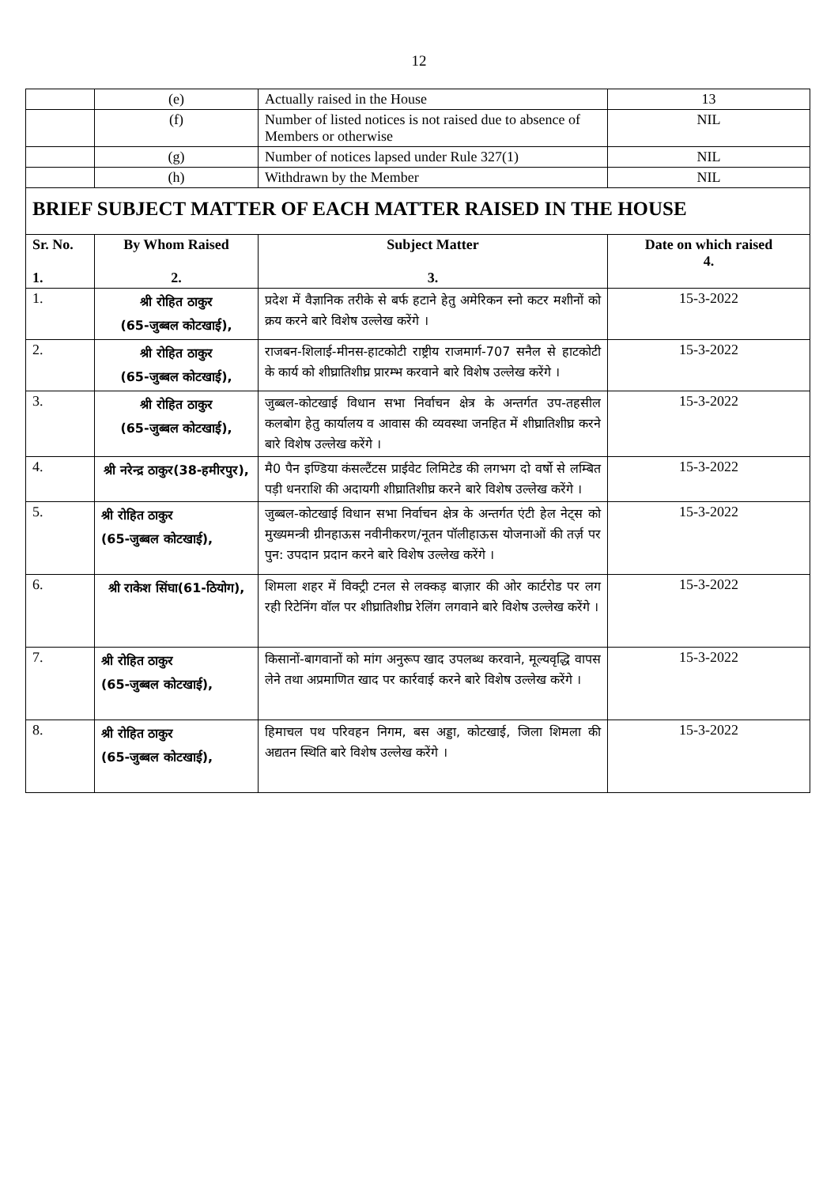12
| | (e) | Actually raised in the House | | 13 |
| | (f) | Number of listed notices is not raised due to absence of Members or otherwise | | NIL |
| | (g) | Number of notices lapsed under Rule 327(1) | | NIL |
| | (h) | Withdrawn by the Member | | NIL |
| BRIEF SUBJECT MATTER OF EACH MATTER RAISED IN THE HOUSE | | | | |
| Sr. No. 1. | By Whom Raised 2. | | Subject Matter 3. | Date on which raised 4. |
| 1. | श्री रोहित ठाकुर (65-जुब्बल कोटखाई), | | प्रदेश में वैज्ञानिक तरीके से बर्फ हटाने हेतु अमेरिकन स्नो कटर मशीनों को क्रय करने बारे विशेष उल्लेख करेंगे । | 15-3-2022 |
| 2. | श्री रोहित ठाकुर (65-जुब्बल कोटखाई), | | राजबन-शिलाई-मीनस-हाटकोटी राष्ट्रीय राजमार्ग-707 सनैल से हाटकोटी के कार्य को शीघ्रातिशीघ्र प्रारम्भ करवाने बारे विशेष उल्लेख करेंगे । | 15-3-2022 |
| 3. | श्री रोहित ठाकुर (65-जुब्बल कोटखाई), | | जुब्बल-कोटखाई विधान सभा निर्वाचन क्षेत्र के अन्तर्गत उप-तहसील कलबोग हेतु कार्यालय व आवास की व्यवस्था जनहित में शीघ्रातिशीघ्र करने बारे विशेष उल्लेख करेंगे । | 15-3-2022 |
| 4. | श्री नरेन्द्र ठाकुर(38-हमीरपुर), | | मै0 पैन इण्डिया कंसल्टैंटस प्राईवेट लिमिटेड की लगभग दो वर्षो से लम्बित पड़ी धनराशि की अदायगी शीघ्रातिशीघ्र करने बारे विशेष उल्लेख करेंगे । | 15-3-2022 |
| 5. | श्री रोहित ठाकुर (65-जुब्बल कोटखाई), | | जुब्बल-कोटखाई विधान सभा निर्वाचन क्षेत्र के अन्तर्गत एंटी हेल नेट्स को मुख्यमन्त्री ग्रीनहाऊस नवीनीकरण/नूतन पॉलीहाऊस योजनाओं की तर्ज़ पर पुन: उपदान प्रदान करने बारे विशेष उल्लेख करेंगे । | 15-3-2022 |
| 6. | श्री राकेश सिंघा(61-ठियोग), | | शिमला शहर में विक्ट्री टनल से लक्कड़ बाज़ार की ओर कार्टरोड पर लग रही रिटेनिंग वॉल पर शीघ्रातिशीघ्र रेलिंग लगवाने बारे विशेष उल्लेख करेंगे । | 15-3-2022 |
| 7. | श्री रोहित ठाकुर (65-जुब्बल कोटखाई), | | किसानों-बागवानों को मांग अनुरूप खाद उपलब्ध करवाने, मूल्यवृद्धि वापस लेने तथा अप्रमाणित खाद पर कार्रवाई करने बारे विशेष उल्लेख करेंगे । | 15-3-2022 |
| 8. | श्री रोहित ठाकुर (65-जुब्बल कोटखाई), | | हिमाचल पथ परिवहन निगम, बस अड्डा, कोटखाई, जिला शिमला की अद्यतन स्थिति बारे विशेष उल्लेख करेंगे । | 15-3-2022 |